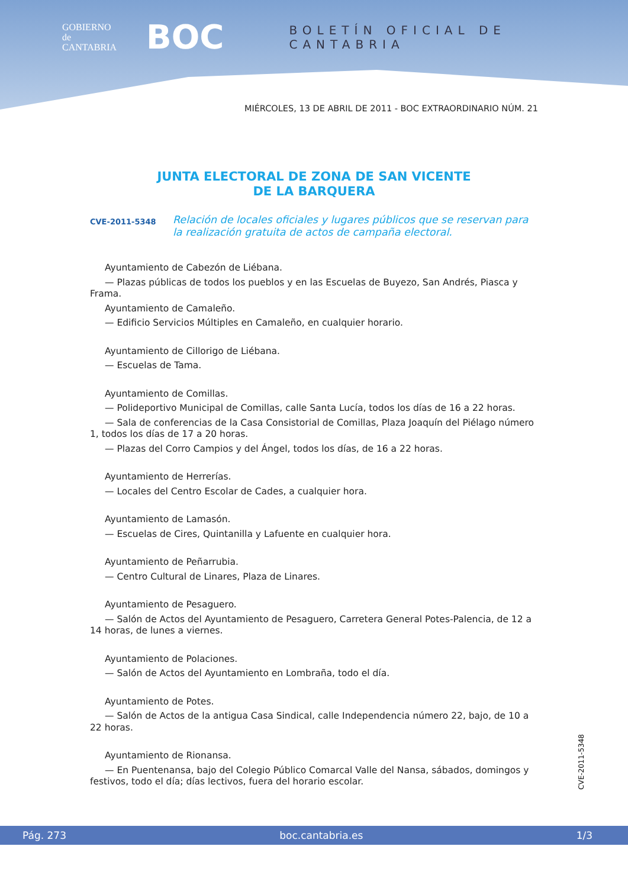GOBIERNO
de
CANTABRIA
BOC
BOLETÍN OFICIAL DE CANTABRIA
MIÉRCOLES, 13 DE ABRIL DE 2011 - BOC EXTRAORDINARIO NÚM. 21
JUNTA ELECTORAL DE ZONA DE SAN VICENTE
DE LA BARQUERA
CVE-2011-5348 Relación de locales oficiales y lugares públicos que se reservan para la realización gratuita de actos de campaña electoral.
Ayuntamiento de Cabezón de Liébana.
— Plazas públicas de todos los pueblos y en las Escuelas de Buyezo, San Andrés, Piasca y Frama.
Ayuntamiento de Camaleño.
— Edificio Servicios Múltiples en Camaleño, en cualquier horario.
Ayuntamiento de Cillorigo de Liébana.
— Escuelas de Tama.
Ayuntamiento de Comillas.
— Polideportivo Municipal de Comillas, calle Santa Lucía, todos los días de 16 a 22 horas.
— Sala de conferencias de la Casa Consistorial de Comillas, Plaza Joaquín del Piélago número 1, todos los días de 17 a 20 horas.
— Plazas del Corro Campios y del Ángel, todos los días, de 16 a 22 horas.
Ayuntamiento de Herrerías.
— Locales del Centro Escolar de Cades, a cualquier hora.
Ayuntamiento de Lamasón.
— Escuelas de Cires, Quintanilla y Lafuente en cualquier hora.
Ayuntamiento de Peñarrubia.
— Centro Cultural de Linares, Plaza de Linares.
Ayuntamiento de Pesaguero.
— Salón de Actos del Ayuntamiento de Pesaguero, Carretera General Potes-Palencia, de 12 a 14 horas, de lunes a viernes.
Ayuntamiento de Polaciones.
— Salón de Actos del Ayuntamiento en Lombraña, todo el día.
Ayuntamiento de Potes.
— Salón de Actos de la antigua Casa Sindical, calle Independencia número 22, bajo, de 10 a 22 horas.
Ayuntamiento de Rionansa.
— En Puentenansa, bajo del Colegio Público Comarcal Valle del Nansa, sábados, domingos y festivos, todo el día; días lectivos, fuera del horario escolar.
CVE-2011-5348
Pág. 273 boc.cantabria.es 1/3